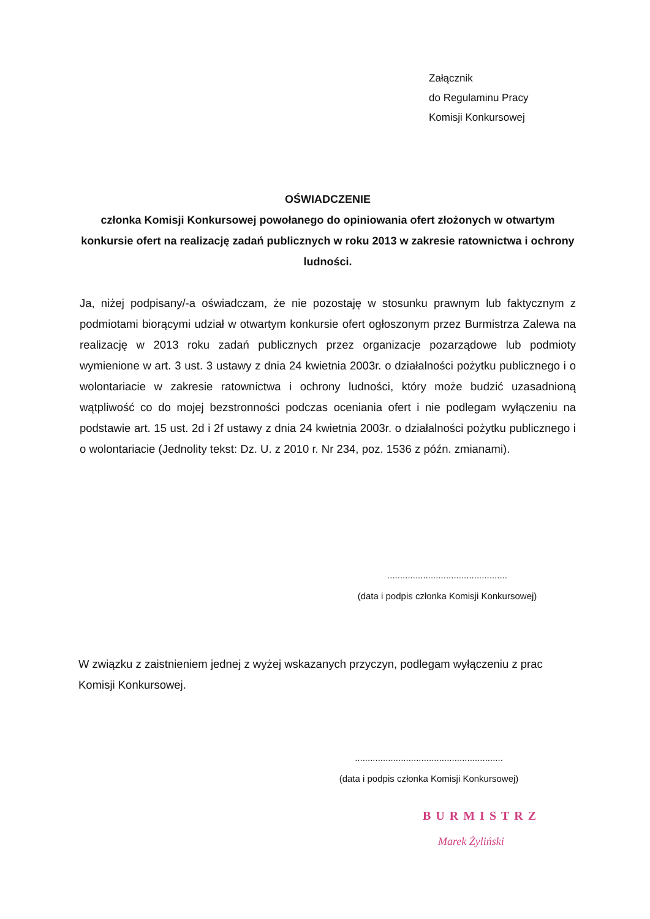Załącznik
do Regulaminu Pracy
Komisji Konkursowej
OŚWIADCZENIE
członka Komisji Konkursowej powołanego do opiniowania ofert złożonych w otwartym konkursie ofert na realizację zadań publicznych w roku 2013 w zakresie ratownictwa i ochrony ludności.
Ja, niżej podpisany/-a oświadczam, że nie pozostaję w stosunku prawnym lub faktycznym z podmiotami biorącymi udział w otwartym konkursie ofert ogłoszonym przez Burmistrza Zalewa na realizację w 2013 roku zadań publicznych przez organizacje pozarządowe lub podmioty wymienione w art. 3 ust. 3 ustawy z dnia 24 kwietnia 2003r. o działalności pożytku publicznego i o wolontariacie w zakresie ratownictwa i ochrony ludności, który może budzić uzasadnioną wątpliwość co do mojej bezstronności podczas oceniania ofert i nie podlegam wyłączeniu na podstawie art. 15 ust. 2d i 2f ustawy z dnia 24 kwietnia 2003r. o działalności pożytku publicznego i o wolontariacie (Jednolity tekst: Dz. U. z 2010 r. Nr 234, poz. 1536 z późn. zmianami).
...............................................
(data i podpis członka Komisji Konkursowej)
W związku z zaistnieniem jednej z wyżej wskazanych przyczyn, podlegam wyłączeniu z prac Komisji Konkursowej.
..........................................................
(data i podpis członka Komisji Konkursowej)
BURMISTRZ
Marek Żyliński